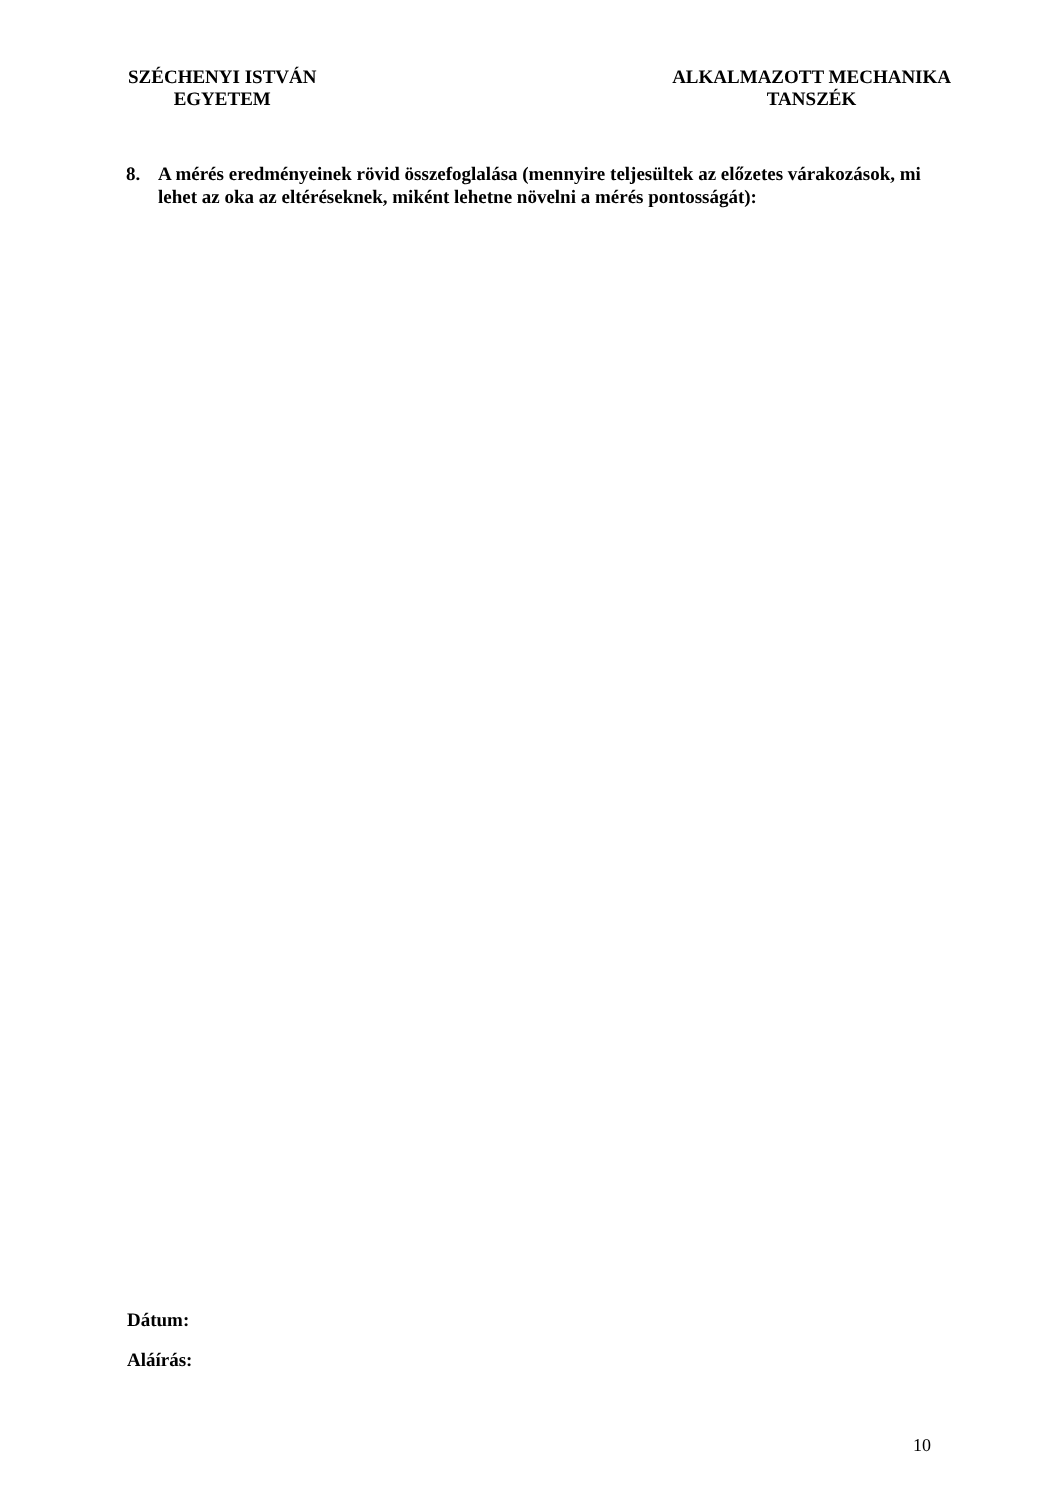SZÉCHENYI ISTVÁN
EGYETEM
ALKALMAZOTT MECHANIKA
TANSZÉK
8. A mérés eredményeinek rövid összefoglalása (mennyire teljesültek az előzetes várakozások, mi lehet az oka az eltéréseknek, miként lehetne növelni a mérés pontosságát):
Dátum:
Aláírás:
10